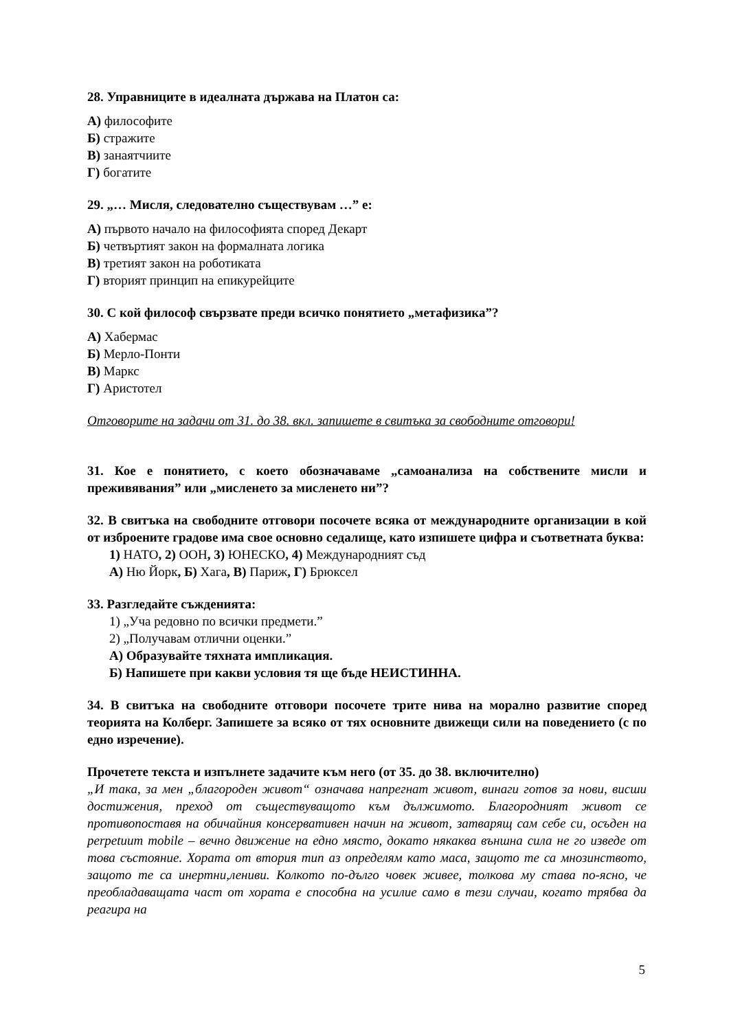28. Управниците в идеалната държава на Платон са:
А) философите
Б) стражите
В) занаятчиите
Г) богатите
29. „… Мисля, следователно съществувам …” е:
А) първото начало на философията според Декарт
Б) четвъртият закон на формалната логика
В) третият закон на роботиката
Г) вторият принцип на епикурейците
30. С кой философ свързвате преди всичко понятието „метафизика”?
А) Хабермас
Б) Мерло-Понти
В) Маркс
Г) Аристотел
Отговорите на задачи от 31. до 38. вкл. запишете в свитъка за свободните отговори!
31. Кое е понятието, с което обозначаваме „самоанализа на собствените мисли и преживявания” или „мисленето за мисленето ни”?
32. В свитъка на свободните отговори посочете всяка от международните организации в кой от изброените градове има свое основно седалище, като изпишете цифра и съответната буква:
1) НАТО, 2) ООН, 3) ЮНЕСКО, 4) Международният съд
А) Ню Йорк, Б) Хага, В) Париж, Г) Брюксел
33. Разгледайте съжденията:
1) „Уча редовно по всички предмети.”
2) „Получавам отлични оценки.”
А) Образувайте тяхната импликация.
Б) Напишете при какви условия тя ще бъде НЕИСТИННА.
34. В свитъка на свободните отговори посочете трите нива на морално развитие според теорията на Колберг. Запишете за всяко от тях основните движещи сили на поведението (с по едно изречение).
Прочетете текста и изпълнете задачите към него (от 35. до 38. включително)
„И така, за мен „благороден живот“ означава напрегнат живот, винаги готов за нови, висши достижения, преход от съществуващото към дължимото. Благородният живот се противопоставя на обичайния консервативен начин на живот, затварящ сам себе си, осъден на perpetuum mobile – вечно движение на едно място, докато някаква външна сила не го изведе от това състояние. Хората от втория тип аз определям като маса, защото те са мнозинството, защото те са инертни,лениви. Колкото по-дълго човек живее, толкова му става по-ясно, че преобладаващата част от хората е способна на усилие само в тези случаи, когато трябва да реагира на
5